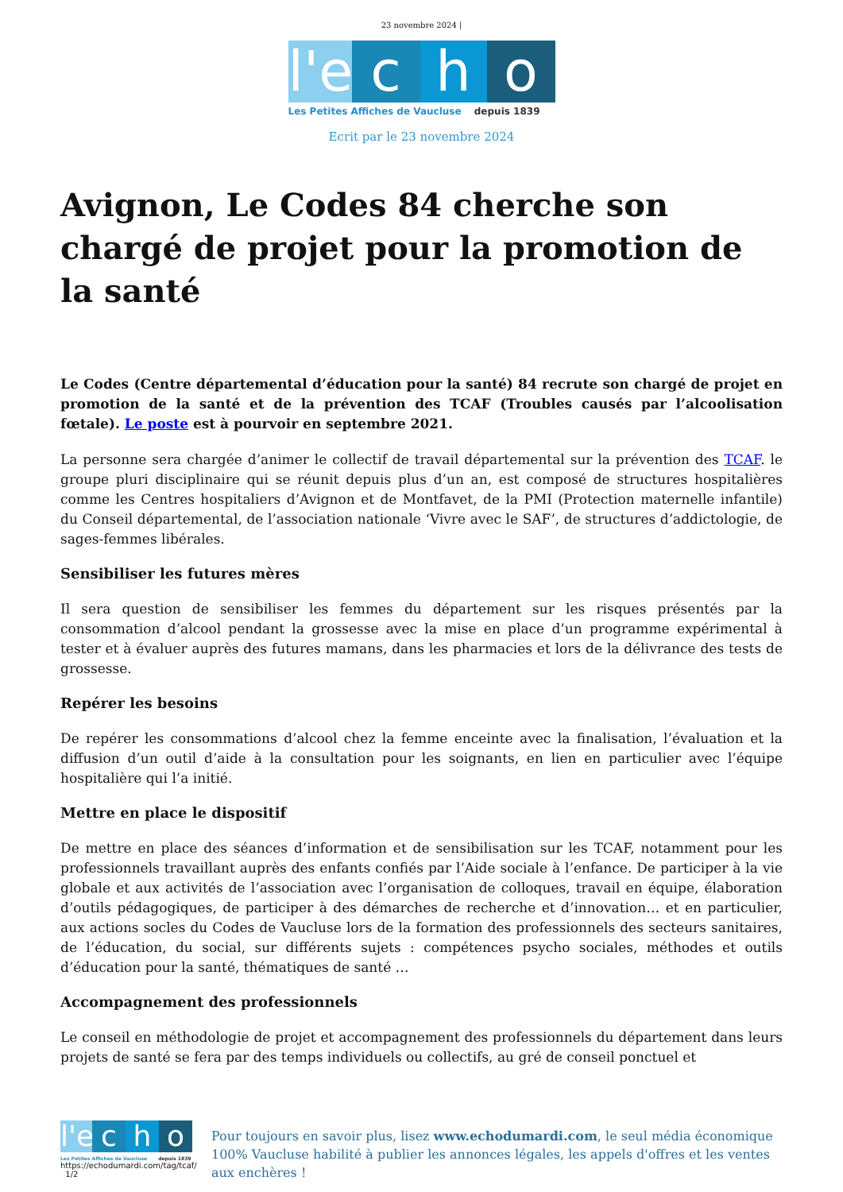23 novembre 2024 |
l'e c h o
Les Petites Affiches de Vaucluse depuis 1839
Ecrit par le 23 novembre 2024
Avignon, Le Codes 84 cherche son chargé de projet pour la promotion de la santé
Le Codes (Centre départemental d’éducation pour la santé) 84 recrute son chargé de projet en promotion de la santé et de la prévention des TCAF (Troubles causés par l’alcoolisation fœtale). Le poste est à pourvoir en septembre 2021.
La personne sera chargée d’animer le collectif de travail départemental sur la prévention des TCAF. le groupe pluri disciplinaire qui se réunit depuis plus d’un an, est composé de structures hospitalières comme les Centres hospitaliers d’Avignon et de Montfavet, de la PMI (Protection maternelle infantile) du Conseil départemental, de l’association nationale ‘Vivre avec le SAF’, de structures d’addictologie, de sages-femmes libérales.
Sensibiliser les futures mères
Il sera question de sensibiliser les femmes du département sur les risques présentés par la consommation d’alcool pendant la grossesse avec la mise en place d’un programme expérimental à tester et à évaluer auprès des futures mamans, dans les pharmacies et lors de la délivrance des tests de grossesse.
Repérer les besoins
De repérer les consommations d’alcool chez la femme enceinte avec la finalisation, l’évaluation et la diffusion d’un outil d’aide à la consultation pour les soignants, en lien en particulier avec l’équipe hospitalière qui l’a initié.
Mettre en place le dispositif
De mettre en place des séances d’information et de sensibilisation sur les TCAF, notamment pour les professionnels travaillant auprès des enfants confiés par l’Aide sociale à l’enfance. De participer à la vie globale et aux activités de l’association avec l’organisation de colloques, travail en équipe, élaboration d’outils pédagogiques, de participer à des démarches de recherche et d’innovation… et en particulier, aux actions socles du Codes de Vaucluse lors de la formation des professionnels des secteurs sanitaires, de l’éducation, du social, sur différents sujets : compétences psycho sociales, méthodes et outils d’éducation pour la santé, thématiques de santé …
Accompagnement des professionnels
Le conseil en méthodologie de projet et accompagnement des professionnels du département dans leurs projets de santé se fera par des temps individuels ou collectifs, au gré de conseil ponctuel et
l'e c h o
Les Petites Affiches de Vaucluse depuis 1839
https://echodumardi.com/tag/tcaf/ 1/2
Pour toujours en savoir plus, lisez www.echodumardi.com, le seul média économique 100% Vaucluse habilité à publier les annonces légales, les appels d'offres et les ventes aux enchères !